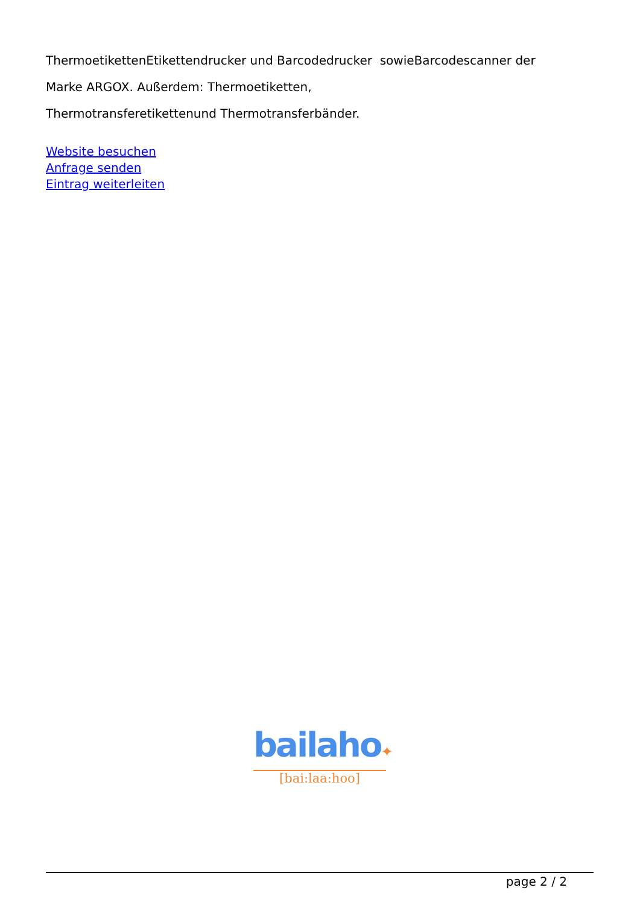ThermoetikettenEtikettendrucker und Barcodedrucker sowieBarcodescanner der
Marke ARGOX. Außerdem: Thermoetiketten,
Thermotransferetikettenund Thermotransferbänder.
Website besuchen
Anfrage senden
Eintrag weiterleiten
bailaho✦
[bai:laa:hoo]
page 2 / 2